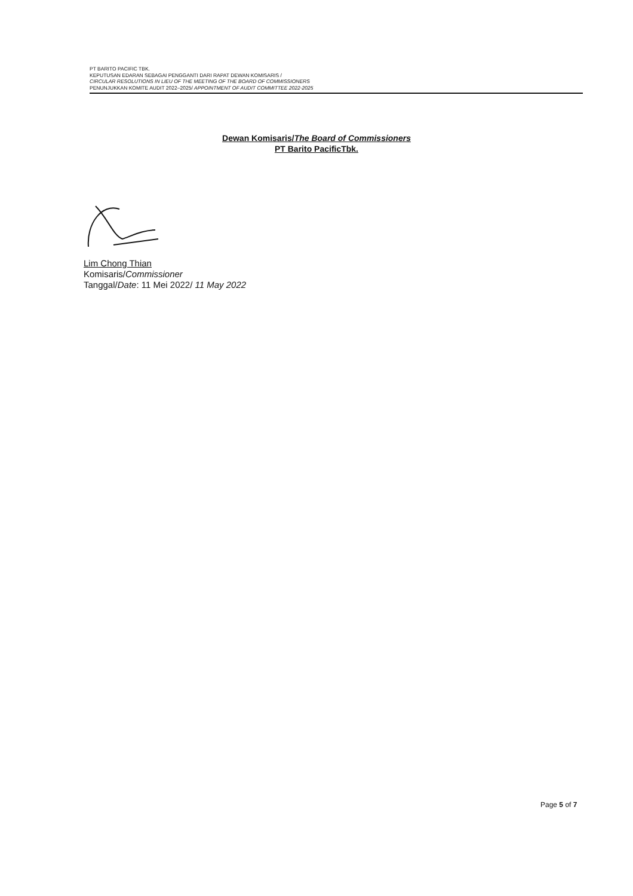PT BARITO PACIFIC TBK.
KEPUTUSAN EDARAN SEBAGAI PENGGANTI DARI RAPAT DEWAN KOMISARIS /
CIRCULAR RESOLUTIONS IN LIEU OF THE MEETING OF THE BOARD OF COMMISSIONERS
PENUNJUKKAN KOMITE AUDIT 2022–2025/ APPOINTMENT OF AUDIT COMMITTEE 2022-2025
Dewan Komisaris/The Board of Commissioners
PT Barito PacificTbk.
Lim Chong Thian
Komisaris/Commissioner
Tanggal/Date: 11 Mei 2022/ 11 May 2022
Page 5 of 7